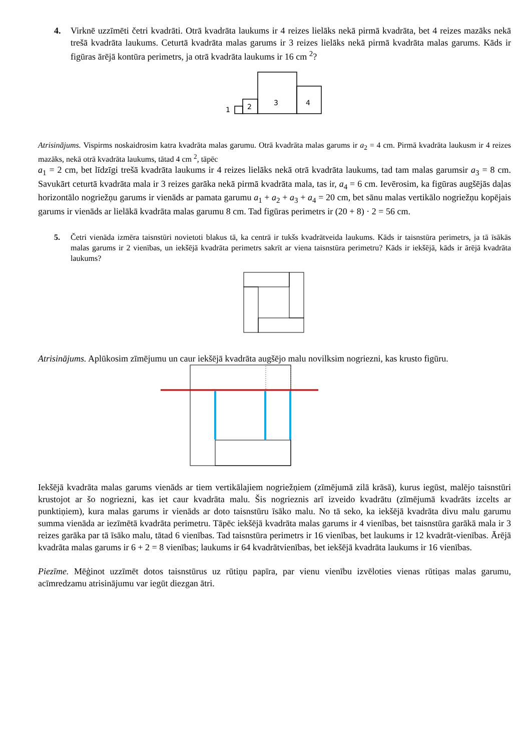4. Virknē uzzīmēti četri kvadrāti. Otrā kvadrāta laukums ir 4 reizes lielāks nekā pirmā kvadrāta, bet 4 reizes mazāks nekā trešā kvadrāta laukums. Ceturtā kvadrāta malas garums ir 3 reizes lielāks nekā pirmā kvadrāta malas garums. Kāds ir figūras ārējā kontūra perimetrs, ja otrā kvadrāta laukums ir 16 cm <sup>2</sup>?
1
2
3
4
Atrisinājums. Vispirms noskaidrosim katra kvadrāta malas garumu. Otrā kvadrāta malas garums ir a<sub>2</sub> = 4 cm. Pirmā kvadrāta laukusm ir 4 reizes mazāks, nekā otrā kvadrāta laukums, tātad 4 cm <sup>2</sup>, tāpēc
a<sub>1</sub> = 2 cm, bet līdzīgi trešā kvadrāta laukums ir 4 reizes lielāks nekā otrā kvadrāta laukums, tad tam malas garumsir a<sub>3</sub> = 8 cm. Savukārt ceturtā kvadrāta mala ir 3 reizes garāka nekā pirmā kvadrāta mala, tas ir, a<sub>4</sub> = 6 cm. Ievērosim, ka figūras augšējās daļas horizontālo nogriežņu garums ir vienāds ar pamata garumu a<sub>1</sub> + a<sub>2</sub> + a<sub>3</sub> + a<sub>4</sub> = 20 cm, bet sānu malas vertikālo nogriežņu kopējais garums ir vienāds ar lielākā kvadrāta malas garumu 8 cm. Tad figūras perimetrs ir (20 + 8) · 2 = 56 cm.
5. Četri vienāda izmēra taisnstūri novietoti blakus tā, ka centrā ir tukšs kvadrātveida laukums. Kāds ir taisnstūra perimetrs, ja tā īsākās malas garums ir 2 vienības, un iekšējā kvadrāta perimetrs sakrīt ar viena taisnstūra perimetru? Kāds ir iekšējā, kāds ir ārējā kvadrāta laukums?
Atrisinājums. Aplūkosim zīmējumu un caur iekšējā kvadrāta augšējo malu novilksim nogriezni, kas krusto figūru.
Iekšējā kvadrāta malas garums vienāds ar tiem vertikālajiem nogriežņiem (zīmējumā zilā krāsā), kurus iegūst, malējo taisnstūri krustojot ar šo nogriezni, kas iet caur kvadrāta malu. Šis nogrieznis arī izveido kvadrātu (zīmējumā kvadrāts izcelts ar punktiņiem), kura malas garums ir vienāds ar doto taisnstūru īsāko malu. No tā seko, ka iekšējā kvadrāta divu malu garumu summa vienāda ar iezīmētā kvadrāta perimetru. Tāpēc iekšējā kvadrāta malas garums ir 4 vienības, bet taisnstūra garākā mala ir 3 reizes garāka par tā īsāko malu, tātad 6 vienības. Tad taisnstūra perimetrs ir 16 vienības, bet laukums ir 12 kvadrāt-vienības. Ārējā kvadrāta malas garums ir 6 + 2 = 8 vienības; laukums ir 64 kvadrātvienības, bet iekšējā kvadrāta laukums ir 16 vienības.
Piezīme. Mēģinot uzzīmēt dotos taisnstūrus uz rūtiņu papīra, par vienu vienību izvēloties vienas rūtiņas malas garumu, acīmredzamu atrisinājumu var iegūt diezgan ātri.